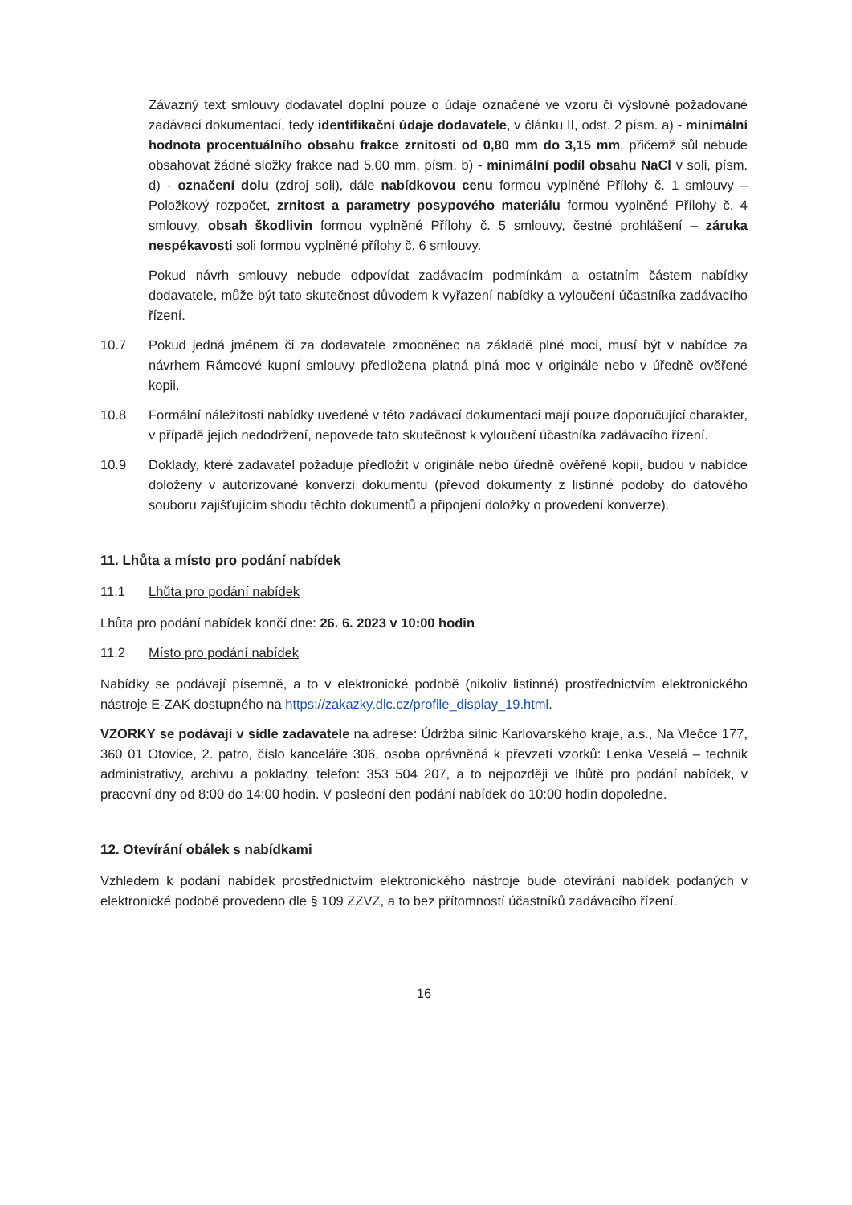Závazný text smlouvy dodavatel doplní pouze o údaje označené ve vzoru či výslovně požadované zadávací dokumentací, tedy identifikační údaje dodavatele, v článku II, odst. 2 písm. a) - minimální hodnota procentuálního obsahu frakce zrnitosti od 0,80 mm do 3,15 mm, přičemž sůl nebude obsahovat žádné složky frakce nad 5,00 mm, písm. b) - minimální podíl obsahu NaCl v soli, písm. d) - označení dolu (zdroj soli), dále nabídkovou cenu formou vyplněné Přílohy č. 1 smlouvy – Položkový rozpočet, zrnitost a parametry posypového materiálu formou vyplněné Přílohy č. 4 smlouvy, obsah škodlivin formou vyplněné Přílohy č. 5 smlouvy, čestné prohlášení – záruka nespékavosti soli formou vyplněné přílohy č. 6 smlouvy.
Pokud návrh smlouvy nebude odpovídat zadávacím podmínkám a ostatním částem nabídky dodavatele, může být tato skutečnost důvodem k vyřazení nabídky a vyloučení účastníka zadávacího řízení.
10.7 Pokud jedná jménem či za dodavatele zmocněnec na základě plné moci, musí být v nabídce za návrhem Rámcové kupní smlouvy předložena platná plná moc v originále nebo v úředně ověřené kopii.
10.8 Formální náležitosti nabídky uvedené v této zadávací dokumentaci mají pouze doporučující charakter, v případě jejich nedodržení, nepovede tato skutečnost k vyloučení účastníka zadávacího řízení.
10.9 Doklady, které zadavatel požaduje předložit v originále nebo úředně ověřené kopii, budou v nabídce doloženy v autorizované konverzi dokumentu (převod dokumenty z listinné podoby do datového souboru zajišťujícím shodu těchto dokumentů a připojení doložky o provedení konverze).
11. Lhůta a místo pro podání nabídek
11.1 Lhůta pro podání nabídek
Lhůta pro podání nabídek končí dne: 26. 6. 2023 v 10:00 hodin
11.2 Místo pro podání nabídek
Nabídky se podávají písemně, a to v elektronické podobě (nikoliv listinné) prostřednictvím elektronického nástroje E-ZAK dostupného na https://zakazky.dlc.cz/profile_display_19.html.
VZORKY se podávají v sídle zadavatele na adrese: Údržba silnic Karlovarského kraje, a.s., Na Vlečce 177, 360 01 Otovice, 2. patro, číslo kanceláře 306, osoba oprávněná k převzetí vzorků: Lenka Veselá – technik administrativy, archivu a pokladny, telefon: 353 504 207, a to nejpozději ve lhůtě pro podání nabídek, v pracovní dny od 8:00 do 14:00 hodin. V poslední den podání nabídek do 10:00 hodin dopoledne.
12. Otevírání obálek s nabídkami
Vzhledem k podání nabídek prostřednictvím elektronického nástroje bude otevírání nabídek podaných v elektronické podobě provedeno dle § 109 ZZVZ, a to bez přítomností účastníků zadávacího řízení.
16